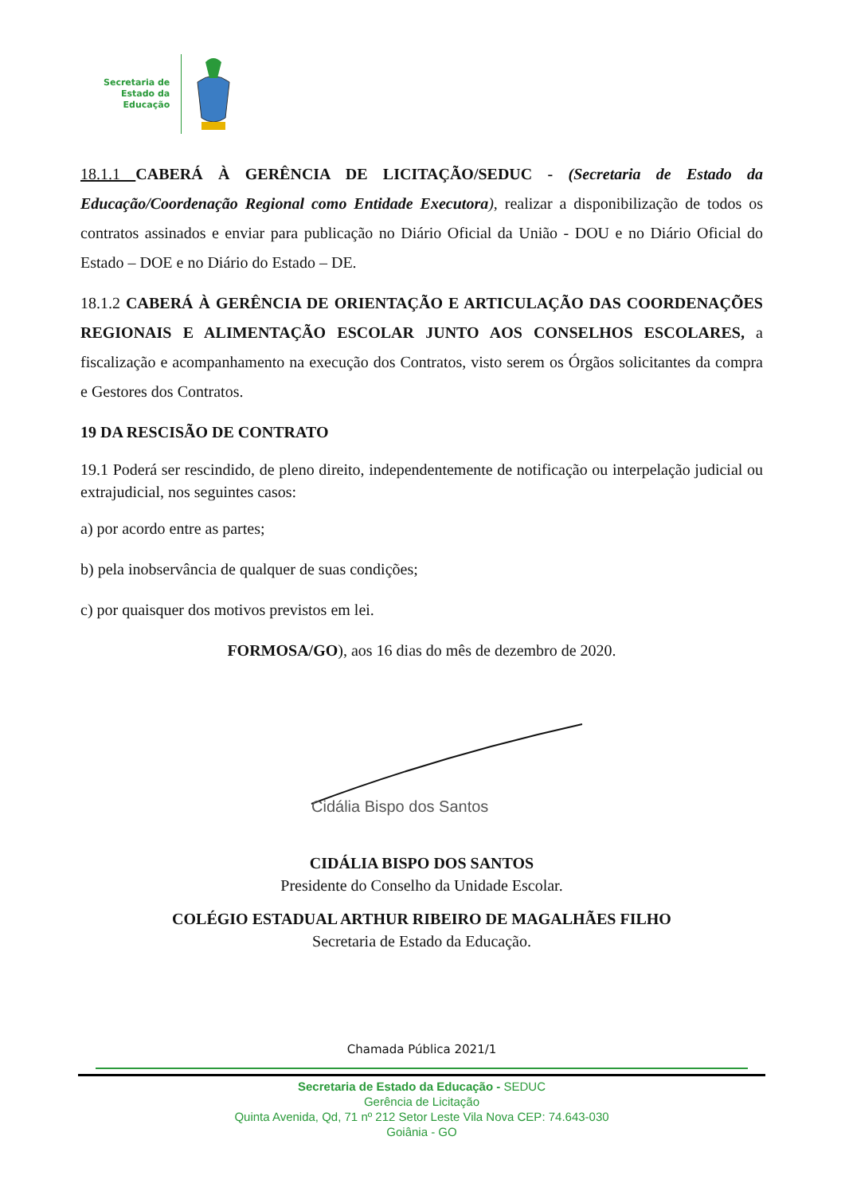Secretaria de
Estado da
Educação
18.1.1 CABERÁ À GERÊNCIA DE LICITAÇÃO/SEDUC - (Secretaria de Estado da Educação/Coordenação Regional como Entidade Executora), realizar a disponibilização de todos os contratos assinados e enviar para publicação no Diário Oficial da União - DOU e no Diário Oficial do Estado – DOE e no Diário do Estado – DE.
18.1.2 CABERÁ À GERÊNCIA DE ORIENTAÇÃO E ARTICULAÇÃO DAS COORDENAÇÕES REGIONAIS E ALIMENTAÇÃO ESCOLAR JUNTO AOS CONSELHOS ESCOLARES, a fiscalização e acompanhamento na execução dos Contratos, visto serem os Órgãos solicitantes da compra e Gestores dos Contratos.
19 DA RESCISÃO DE CONTRATO
19.1 Poderá ser rescindido, de pleno direito, independentemente de notificação ou interpelação judicial ou extrajudicial, nos seguintes casos:
a) por acordo entre as partes;
b) pela inobservância de qualquer de suas condições;
c) por quaisquer dos motivos previstos em lei.
FORMOSA/GO), aos 16 dias do mês de dezembro de 2020.
Cidália Bispo dos Santos
CIDÁLIA BISPO DOS SANTOS
Presidente do Conselho da Unidade Escolar.
COLÉGIO ESTADUAL ARTHUR RIBEIRO DE MAGALHÃES FILHO
Secretaria de Estado da Educação.
Chamada Pública 2021/1
Secretaria de Estado da Educação - SEDUC
Gerência de Licitação
Quinta Avenida, Qd, 71 nº 212 Setor Leste Vila Nova CEP: 74.643-030
Goiânia - GO